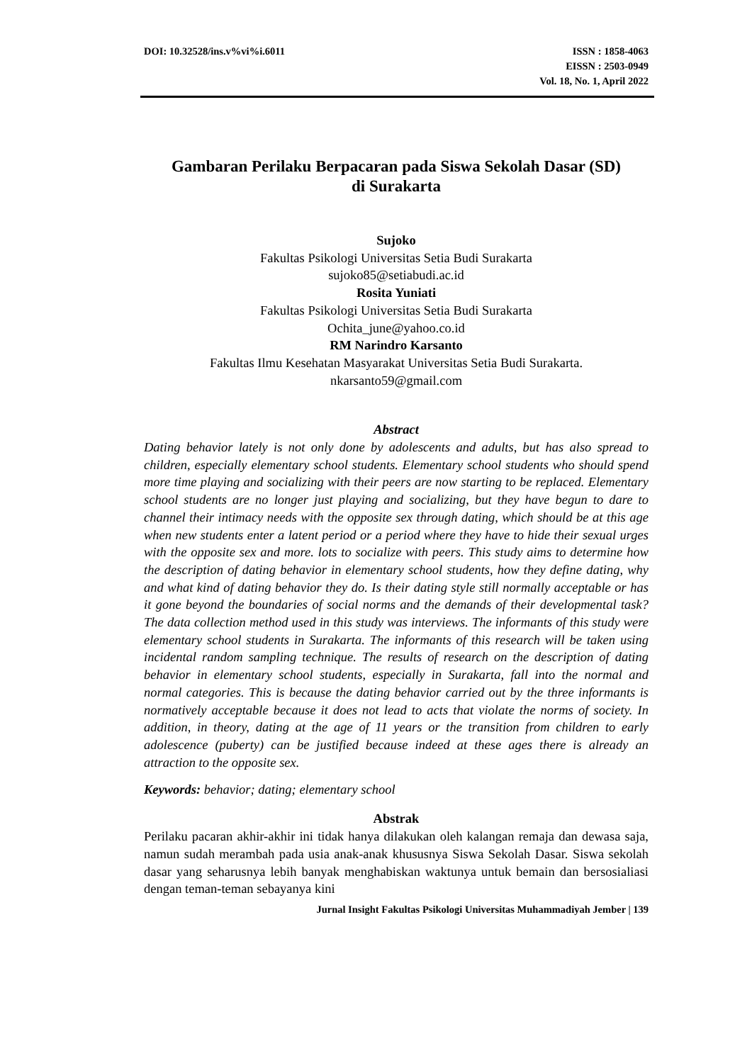DOI: 10.32528/ins.v%vi%i.6011 ISSN : 1858-4063
EISSN : 2503-0949
Vol. 18, No. 1, April 2022
Gambaran Perilaku Berpacaran pada Siswa Sekolah Dasar (SD)
di Surakarta
Sujoko
Fakultas Psikologi Universitas Setia Budi Surakarta
sujoko85@setiabudi.ac.id
Rosita Yuniati
Fakultas Psikologi Universitas Setia Budi Surakarta
Ochita_june@yahoo.co.id
RM Narindro Karsanto
Fakultas Ilmu Kesehatan Masyarakat Universitas Setia Budi Surakarta.
nkarsanto59@gmail.com
Abstract
Dating behavior lately is not only done by adolescents and adults, but has also spread to children, especially elementary school students. Elementary school students who should spend more time playing and socializing with their peers are now starting to be replaced. Elementary school students are no longer just playing and socializing, but they have begun to dare to channel their intimacy needs with the opposite sex through dating, which should be at this age when new students enter a latent period or a period where they have to hide their sexual urges with the opposite sex and more. lots to socialize with peers. This study aims to determine how the description of dating behavior in elementary school students, how they define dating, why and what kind of dating behavior they do. Is their dating style still normally acceptable or has it gone beyond the boundaries of social norms and the demands of their developmental task? The data collection method used in this study was interviews. The informants of this study were elementary school students in Surakarta. The informants of this research will be taken using incidental random sampling technique. The results of research on the description of dating behavior in elementary school students, especially in Surakarta, fall into the normal and normal categories. This is because the dating behavior carried out by the three informants is normatively acceptable because it does not lead to acts that violate the norms of society. In addition, in theory, dating at the age of 11 years or the transition from children to early adolescence (puberty) can be justified because indeed at these ages there is already an attraction to the opposite sex.
Keywords: behavior; dating; elementary school
Abstrak
Perilaku pacaran akhir-akhir ini tidak hanya dilakukan oleh kalangan remaja dan dewasa saja, namun sudah merambah pada usia anak-anak khususnya Siswa Sekolah Dasar. Siswa sekolah dasar yang seharusnya lebih banyak menghabiskan waktunya untuk bemain dan bersosialiasi dengan teman-teman sebayanya kini
Jurnal Insight Fakultas Psikologi Universitas Muhammadiyah Jember | 139